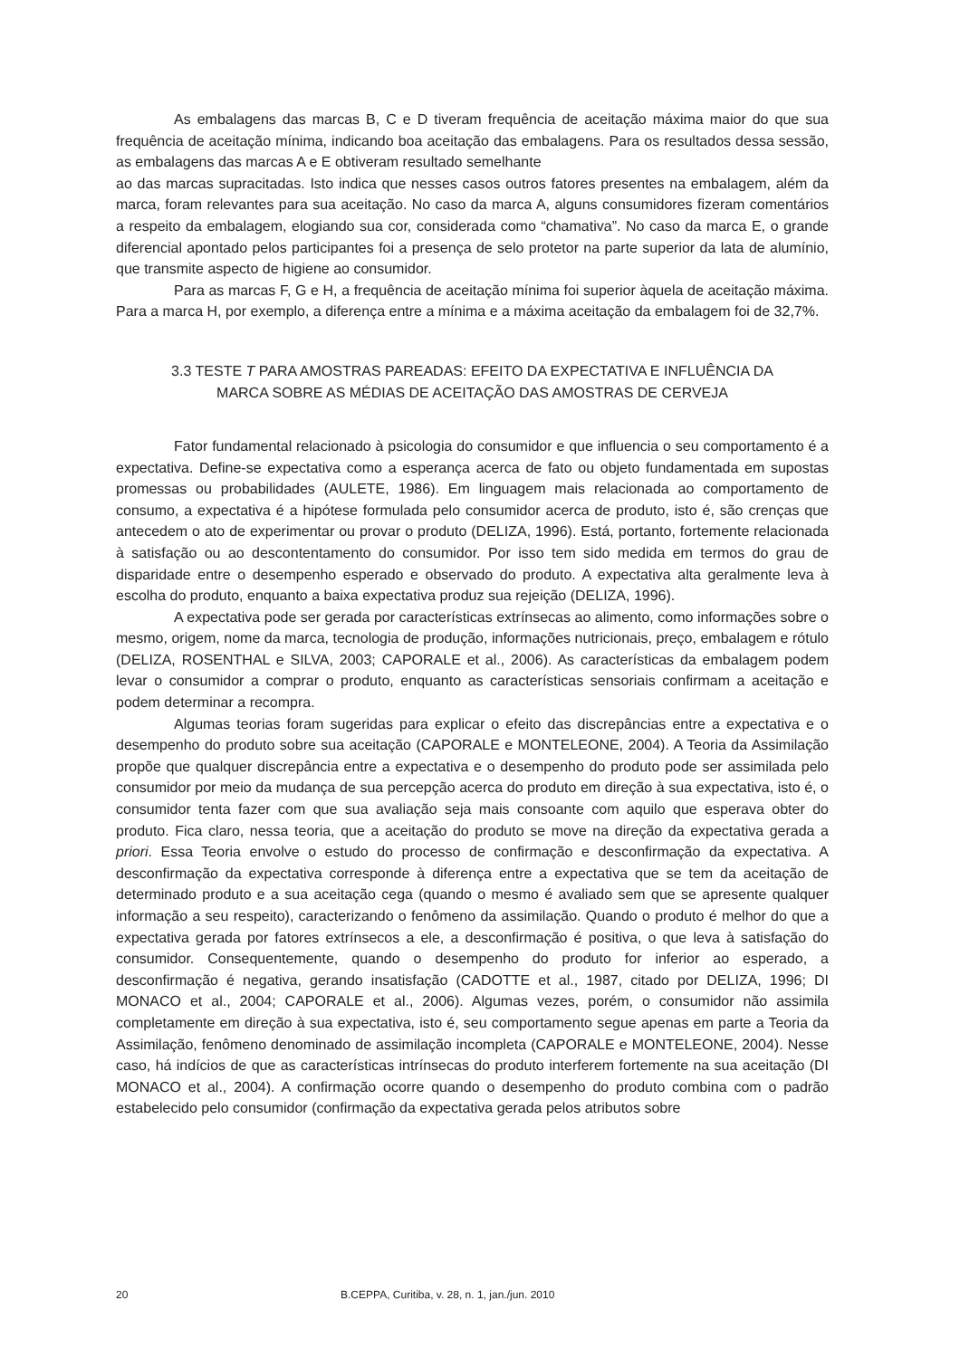As embalagens das marcas B, C e D tiveram frequência de aceitação máxima maior do que sua frequência de aceitação mínima, indicando boa aceitação das embalagens. Para os resultados dessa sessão, as embalagens das marcas A e E obtiveram resultado semelhante
ao das marcas supracitadas. Isto indica que nesses casos outros fatores presentes na embalagem, além da marca, foram relevantes para sua aceitação. No caso da marca A, alguns consumidores fizeram comentários a respeito da embalagem, elogiando sua cor, considerada como “chamativa”. No caso da marca E, o grande diferencial apontado pelos participantes foi a presença de selo protetor na parte superior da lata de alumínio, que transmite aspecto de higiene ao consumidor.
Para as marcas F, G e H, a frequência de aceitação mínima foi superior àquela de aceitação máxima. Para a marca H, por exemplo, a diferença entre a mínima e a máxima aceitação da embalagem foi de 32,7%.
3.3 TESTE T PARA AMOSTRAS PAREADAS: EFEITO DA EXPECTATIVA E INFLUÊNCIA DA
MARCA SOBRE AS MÉDIAS DE ACEITAÇÃO DAS AMOSTRAS DE CERVEJA
Fator fundamental relacionado à psicologia do consumidor e que influencia o seu comportamento é a expectativa. Define-se expectativa como a esperança acerca de fato ou objeto fundamentada em supostas promessas ou probabilidades (AULETE, 1986). Em linguagem mais relacionada ao comportamento de consumo, a expectativa é a hipótese formulada pelo consumidor acerca de produto, isto é, são crenças que antecedem o ato de experimentar ou provar o produto (DELIZA, 1996). Está, portanto, fortemente relacionada à satisfação ou ao descontentamento do consumidor. Por isso tem sido medida em termos do grau de disparidade entre o desempenho esperado e observado do produto. A expectativa alta geralmente leva à escolha do produto, enquanto a baixa expectativa produz sua rejeição (DELIZA, 1996).
A expectativa pode ser gerada por características extrínsecas ao alimento, como informações sobre o mesmo, origem, nome da marca, tecnologia de produção, informações nutricionais, preço, embalagem e rótulo (DELIZA, ROSENTHAL e SILVA, 2003; CAPORALE et al., 2006). As características da embalagem podem levar o consumidor a comprar o produto, enquanto as características sensoriais confirmam a aceitação e podem determinar a recompra.
Algumas teorias foram sugeridas para explicar o efeito das discrepâncias entre a expectativa e o desempenho do produto sobre sua aceitação (CAPORALE e MONTELEONE, 2004). A Teoria da Assimilação propõe que qualquer discrepância entre a expectativa e o desempenho do produto pode ser assimilada pelo consumidor por meio da mudança de sua percepção acerca do produto em direção à sua expectativa, isto é, o consumidor tenta fazer com que sua avaliação seja mais consoante com aquilo que esperava obter do produto. Fica claro, nessa teoria, que a aceitação do produto se move na direção da expectativa gerada a priori. Essa Teoria envolve o estudo do processo de confirmação e desconfirmação da expectativa. A desconfirmação da expectativa corresponde à diferença entre a expectativa que se tem da aceitação de determinado produto e a sua aceitação cega (quando o mesmo é avaliado sem que se apresente qualquer informação a seu respeito), caracterizando o fenômeno da assimilação. Quando o produto é melhor do que a expectativa gerada por fatores extrínsecos a ele, a desconfirmação é positiva, o que leva à satisfação do consumidor. Consequentemente, quando o desempenho do produto for inferior ao esperado, a desconfirmação é negativa, gerando insatisfação (CADOTTE et al., 1987, citado por DELIZA, 1996; DI MONACO et al., 2004; CAPORALE et al., 2006). Algumas vezes, porém, o consumidor não assimila completamente em direção à sua expectativa, isto é, seu comportamento segue apenas em parte a Teoria da Assimilação, fenômeno denominado de assimilação incompleta (CAPORALE e MONTELEONE, 2004). Nesse caso, há indícios de que as características intrínsecas do produto interferem fortemente na sua aceitação (DI MONACO et al., 2004). A confirmação ocorre quando o desempenho do produto combina com o padrão estabelecido pelo consumidor (confirmação da expectativa gerada pelos atributos sobre
20 B.CEPPA, Curitiba, v. 28, n. 1, jan./jun. 2010